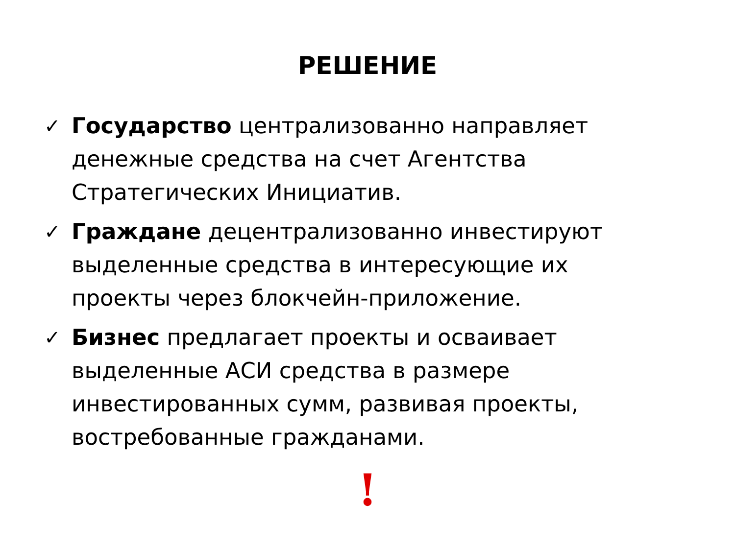РЕШЕНИЕ
✓ Государство централизованно направляет денежные средства на счет Агентства Стратегических Инициатив.
✓ Граждане децентрализованно инвестируют выделенные средства в интересующие их проекты через блокчейн-приложение.
✓ Бизнес предлагает проекты и осваивает выделенные АСИ средства в размере инвестированных сумм, развивая проекты, востребованные гражданами.
!